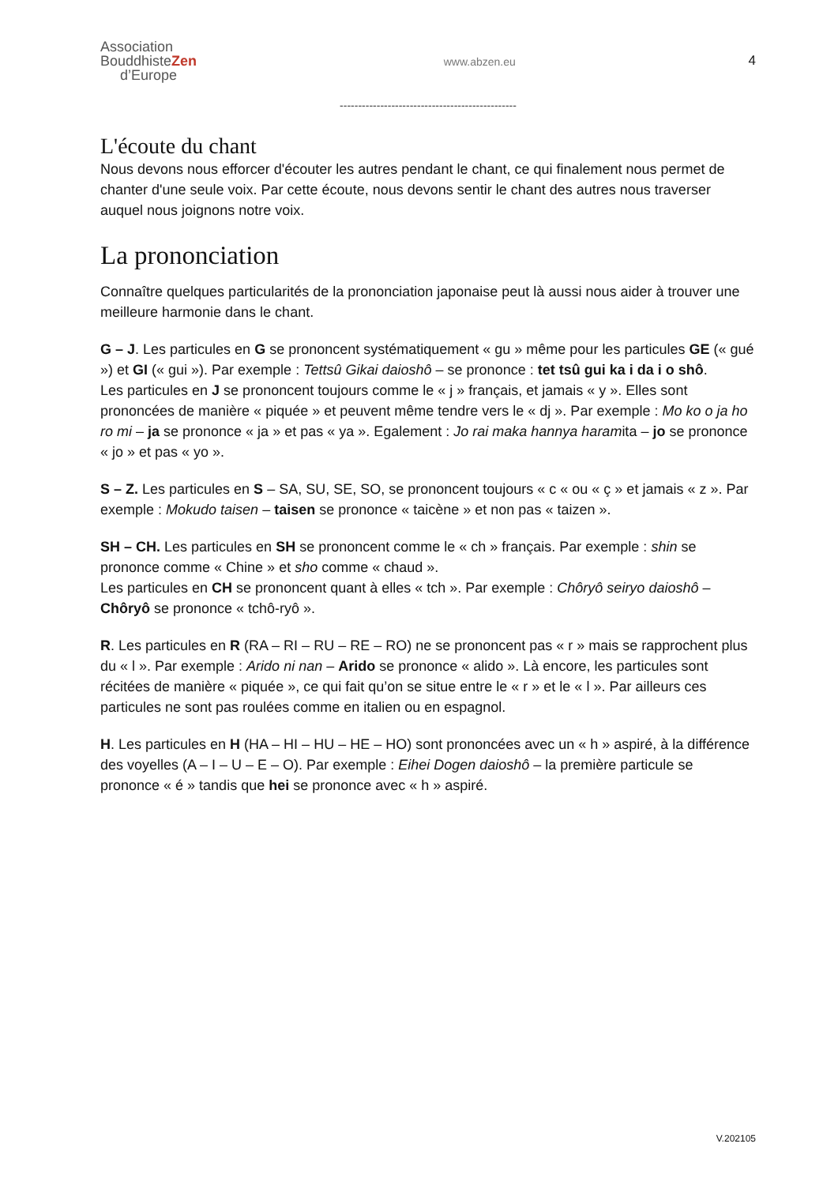Association
BouddhisteZen
d’Europe
www.abzen.eu
4
------------------------------------------------
L'écoute du chant
Nous devons nous efforcer d'écouter les autres pendant le chant, ce qui finalement nous permet de chanter d'une seule voix. Par cette écoute, nous devons sentir le chant des autres nous traverser auquel nous joignons notre voix.
La prononciation
Connaître quelques particularités de la prononciation japonaise peut là aussi nous aider à trouver une meilleure harmonie dans le chant.
G – J. Les particules en G se prononcent systématiquement « gu » même pour les particules GE (« gué ») et GI (« gui »). Par exemple : Tettsû Gikai daioshô – se prononce : tet tsû gui ka i da i o shô.
Les particules en J se prononcent toujours comme le « j » français, et jamais « y ». Elles sont prononcées de manière « piquée » et peuvent même tendre vers le « dj ». Par exemple : Mo ko o ja ho ro mi – ja se prononce « ja » et pas « ya ». Egalement : Jo rai maka hannya haramita – jo se prononce « jo » et pas « yo ».
S – Z. Les particules en S – SA, SU, SE, SO, se prononcent toujours « c « ou « ç » et jamais « z ». Par exemple : Mokudo taisen – taisen se prononce « taicène » et non pas « taizen ».
SH – CH. Les particules en SH se prononcent comme le « ch » français. Par exemple : shin se prononce comme « Chine » et sho comme « chaud ».
Les particules en CH se prononcent quant à elles « tch ». Par exemple : Chôryô seiryo daioshô – Chôryô se prononce « tchô-ryô ».
R. Les particules en R (RA – RI – RU – RE – RO) ne se prononcent pas « r » mais se rapprochent plus du « l ». Par exemple : Arido ni nan – Arido se prononce « alido ». Là encore, les particules sont récitées de manière « piquée », ce qui fait qu’on se situe entre le « r » et le « l ». Par ailleurs ces particules ne sont pas roulées comme en italien ou en espagnol.
H. Les particules en H (HA – HI – HU – HE – HO) sont prononcées avec un « h » aspiré, à la différence des voyelles (A – I – U – E – O). Par exemple : Eihei Dogen daioshô – la première particule se prononce « é » tandis que hei se prononce avec « h » aspiré.
V.202105